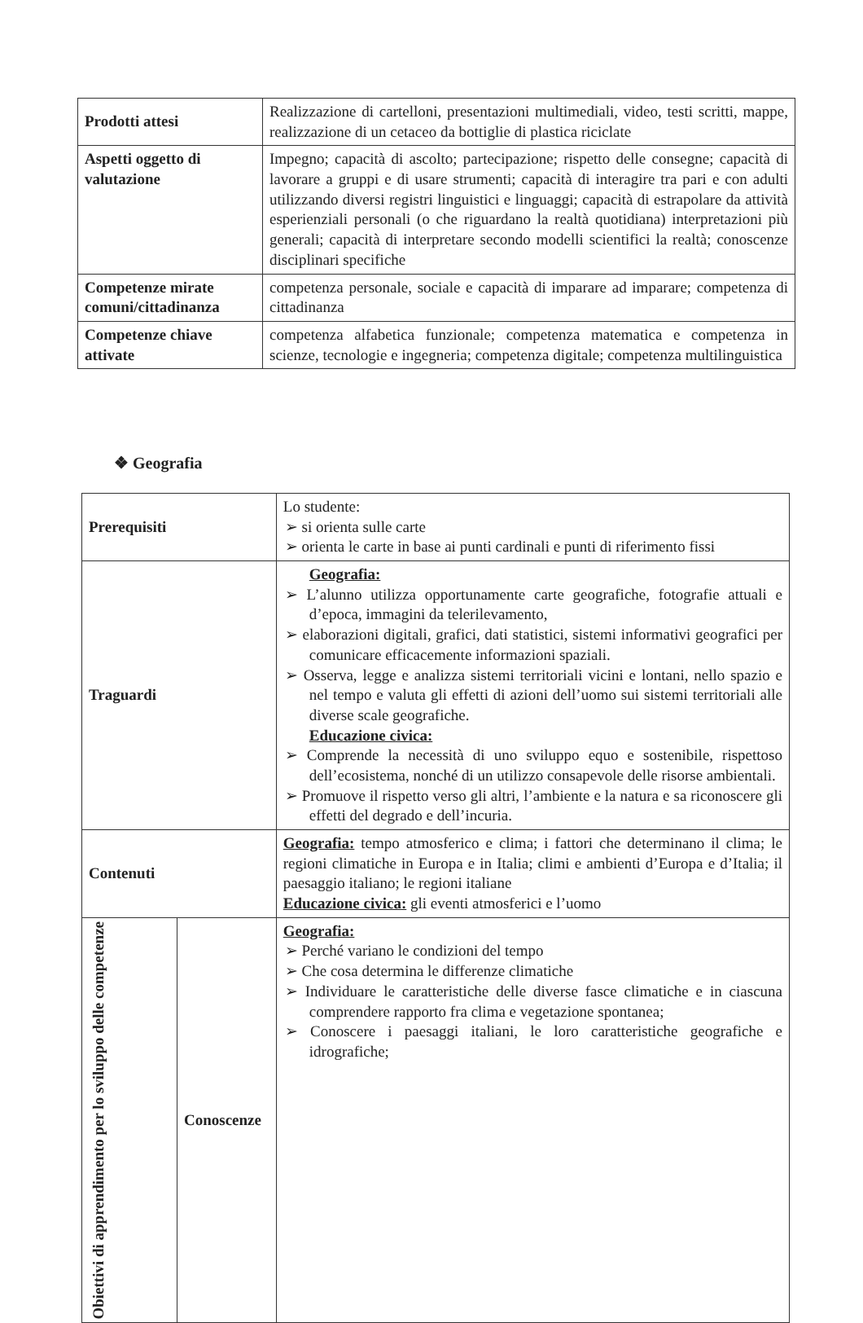| Prodotti attesi | Realizzazione di cartelloni, presentazioni multimediali, video, testi scritti, mappe, realizzazione di un cetaceo da bottiglie di plastica riciclate |
| Aspetti oggetto di valutazione | Impegno; capacità di ascolto; partecipazione; rispetto delle consegne; capacità di lavorare a gruppi e di usare strumenti; capacità di interagire tra pari e con adulti utilizzando diversi registri linguistici e linguaggi; capacità di estrapolare da attività esperienziali personali (o che riguardano la realtà quotidiana) interpretazioni più generali; capacità di interpretare secondo modelli scientifici la realtà; conoscenze disciplinari specifiche |
| Competenze mirate comuni/cittadinanza | competenza personale, sociale e capacità di imparare ad imparare; competenza di cittadinanza |
| Competenze chiave attivate | competenza alfabetica funzionale; competenza matematica e competenza in scienze, tecnologie e ingegneria; competenza digitale; competenza multilinguistica |
❖ Geografia
| Prerequisiti | | Lo studente: ➢ si orienta sulle carte ➢ orienta le carte in base ai punti cardinali e punti di riferimento fissi |
| Traguardi | | Geografia: ➢ L’alunno utilizza opportunamente carte geografiche, fotografie attuali e d’epoca, immagini da telerilevamento, ➢ elaborazioni digitali, grafici, dati statistici, sistemi informativi geografici per comunicare efficacemente informazioni spaziali. ➢ Osserva, legge e analizza sistemi territoriali vicini e lontani, nello spazio e nel tempo e valuta gli effetti di azioni dell’uomo sui sistemi territoriali alle diverse scale geografiche. Educazione civica: ➢ Comprende la necessità di uno sviluppo equo e sostenibile, rispettoso dell’ecosistema, nonché di un utilizzo consapevole delle risorse ambientali. ➢ Promuove il rispetto verso gli altri, l’ambiente e la natura e sa riconoscere gli effetti del degrado e dell’incuria. |
| Contenuti | | Geografia: tempo atmosferico e clima; i fattori che determinano il clima; le regioni climatiche in Europa e in Italia; climi e ambienti d’Europa e d’Italia; il paesaggio italiano; le regioni italiane Educazione civica: gli eventi atmosferici e l’uomo |
| Obiettivi di apprendimento per lo sviluppo delle competenze | Conoscenze | Geografia: ➢ Perché variano le condizioni del tempo ➢ Che cosa determina le differenze climatiche ➢ Individuare le caratteristiche delle diverse fasce climatiche e in ciascuna comprendere rapporto fra clima e vegetazione spontanea; ➢ Conoscere i paesaggi italiani, le loro caratteristiche geografiche e idrografiche; |